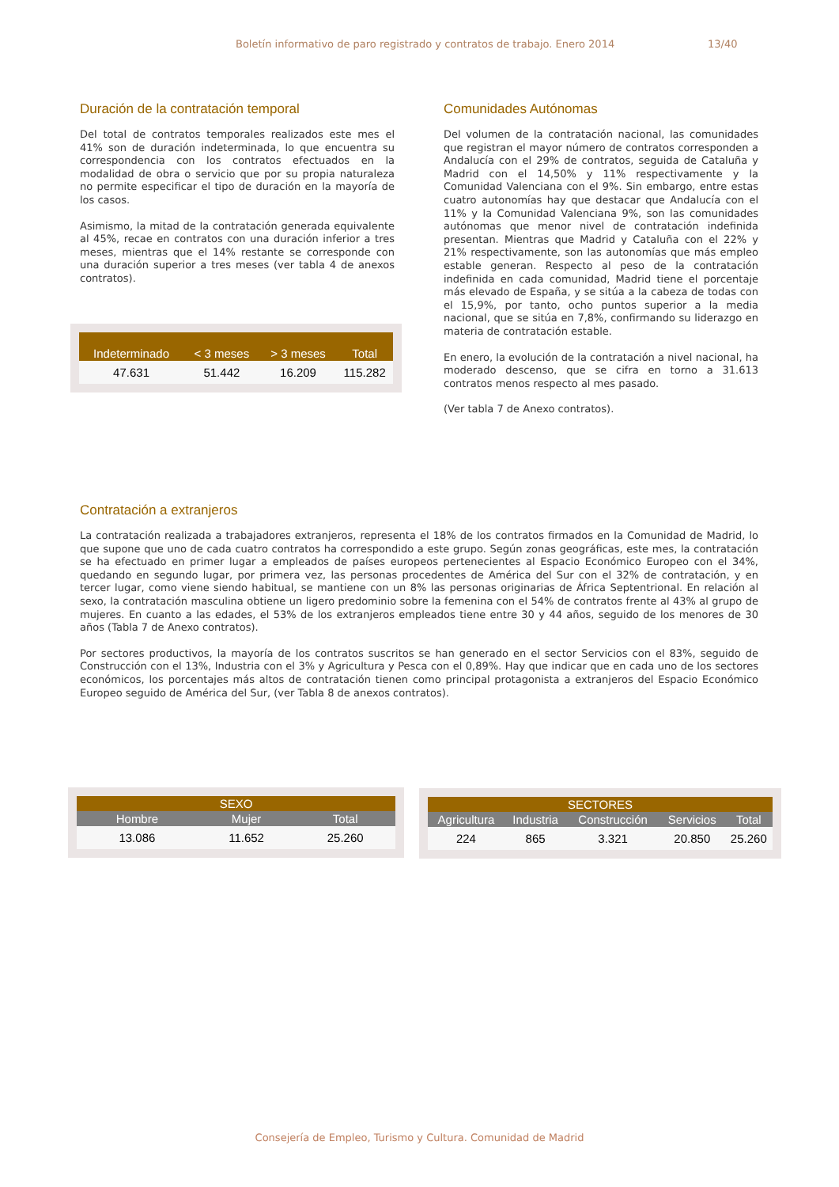Boletín informativo de paro registrado y contratos de trabajo. Enero 2014 13/40
Duración de la contratación temporal
Del total de contratos temporales realizados este mes el 41% son de duración indeterminada, lo que encuentra su correspondencia con los contratos efectuados en la modalidad de obra o servicio que por su propia naturaleza no permite especificar el tipo de duración en la mayoría de los casos.
Asimismo, la mitad de la contratación generada equivalente al 45%, recae en contratos con una duración inferior a tres meses, mientras que el 14% restante se corresponde con una duración superior a tres meses (ver tabla 4 de anexos contratos).
| Indeterminado | < 3 meses | > 3 meses | Total |
| --- | --- | --- | --- |
| 47.631 | 51.442 | 16.209 | 115.282 |
Comunidades Autónomas
Del volumen de la contratación nacional, las comunidades que registran el mayor número de contratos corresponden a Andalucía con el 29% de contratos, seguida de Cataluña y Madrid con el 14,50% y 11% respectivamente y la Comunidad Valenciana con el 9%. Sin embargo, entre estas cuatro autonomías hay que destacar que Andalucía con el 11% y la Comunidad Valenciana 9%, son las comunidades autónomas que menor nivel de contratación indefinida presentan. Mientras que Madrid y Cataluña con el 22% y 21% respectivamente, son las autonomías que más empleo estable generan. Respecto al peso de la contratación indefinida en cada comunidad, Madrid tiene el porcentaje más elevado de España, y se sitúa a la cabeza de todas con el 15,9%, por tanto, ocho puntos superior a la media nacional, que se sitúa en 7,8%, confirmando su liderazgo en materia de contratación estable.
En enero, la evolución de la contratación a nivel nacional, ha moderado descenso, que se cifra en torno a 31.613 contratos menos respecto al mes pasado.
(Ver tabla 7 de Anexo contratos).
Contratación a extranjeros
La contratación realizada a trabajadores extranjeros, representa el 18% de los contratos firmados en la Comunidad de Madrid, lo que supone que uno de cada cuatro contratos ha correspondido a este grupo. Según zonas geográficas, este mes, la contratación se ha efectuado en primer lugar a empleados de países europeos pertenecientes al Espacio Económico Europeo con el 34%, quedando en segundo lugar, por primera vez, las personas procedentes de América del Sur con el 32% de contratación, y en tercer lugar, como viene siendo habitual, se mantiene con un 8% las personas originarias de África Septentrional. En relación al sexo, la contratación masculina obtiene un ligero predominio sobre la femenina con el 54% de contratos frente al 43% al grupo de mujeres. En cuanto a las edades, el 53% de los extranjeros empleados tiene entre 30 y 44 años, seguido de los menores de 30 años (Tabla 7 de Anexo contratos).
Por sectores productivos, la mayoría de los contratos suscritos se han generado en el sector Servicios con el 83%, seguido de Construcción con el 13%, Industria con el 3% y Agricultura y Pesca con el 0,89%. Hay que indicar que en cada uno de los sectores económicos, los porcentajes más altos de contratación tienen como principal protagonista a extranjeros del Espacio Económico Europeo seguido de América del Sur, (ver Tabla 8 de anexos contratos).
| SEXO | | |
| --- | --- | --- |
| Hombre | Mujer | Total |
| 13.086 | 11.652 | 25.260 |
| SECTORES | | | | |
| --- | --- | --- | --- | --- |
| Agricultura | Industria | Construcción | Servicios | Total |
| 224 | 865 | 3.321 | 20.850 | 25.260 |
Consejería de Empleo, Turismo y Cultura. Comunidad de Madrid